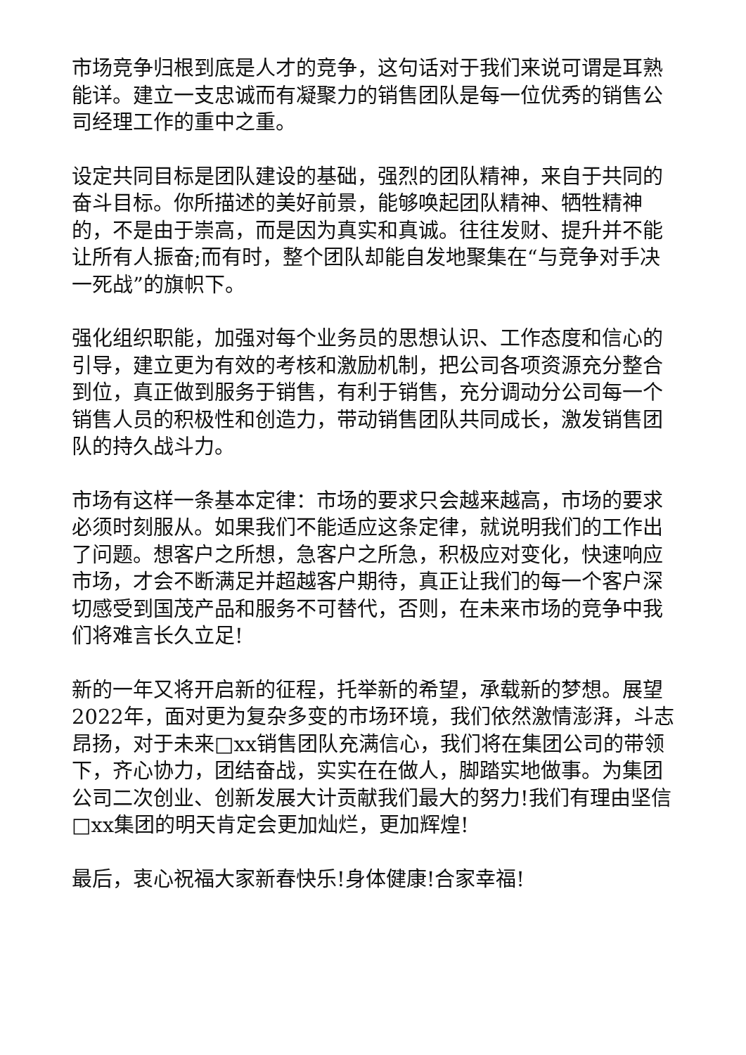市场竞争归根到底是人才的竞争，这句话对于我们来说可谓是耳熟能详。建立一支忠诚而有凝聚力的销售团队是每一位优秀的销售公司经理工作的重中之重。
设定共同目标是团队建设的基础，强烈的团队精神，来自于共同的奋斗目标。你所描述的美好前景，能够唤起团队精神、牺牲精神的，不是由于崇高，而是因为真实和真诚。往往发财、提升并不能让所有人振奋;而有时，整个团队却能自发地聚集在“与竞争对手决一死战”的旗帜下。
强化组织职能，加强对每个业务员的思想认识、工作态度和信心的引导，建立更为有效的考核和激励机制，把公司各项资源充分整合到位，真正做到服务于销售，有利于销售，充分调动分公司每一个销售人员的积极性和创造力，带动销售团队共同成长，激发销售团队的持久战斗力。
市场有这样一条基本定律：市场的要求只会越来越高，市场的要求必须时刻服从。如果我们不能适应这条定律，就说明我们的工作出了问题。想客户之所想，急客户之所急，积极应对变化，快速响应市场，才会不断满足并超越客户期待，真正让我们的每一个客户深切感受到国茂产品和服务不可替代，否则，在未来市场的竞争中我们将难言长久立足!
新的一年又将开启新的征程，托举新的希望，承载新的梦想。展望2022年，面对更为复杂多变的市场环境，我们依然激情澎湃，斗志昂扬，对于未来□xx销售团队充满信心，我们将在集团公司的带领下，齐心协力，团结奋战，实实在在做人，脚踏实地做事。为集团公司二次创业、创新发展大计贡献我们最大的努力!我们有理由坚信□xx集团的明天肯定会更加灿烂，更加辉煌!
最后，衷心祝福大家新春快乐!身体健康!合家幸福!